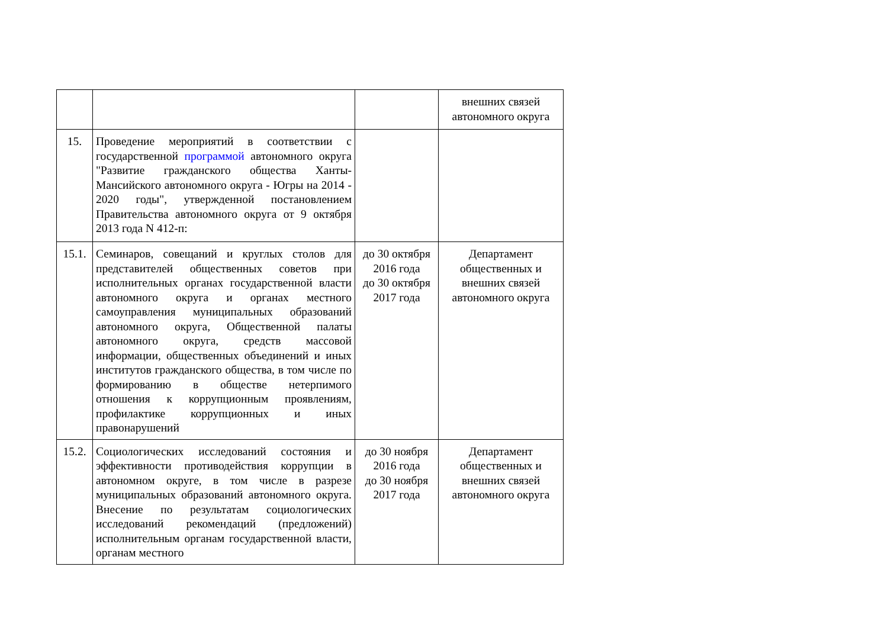| | | | внешних связей автономного округа |
| 15. | Проведение мероприятий в соответствии с государственной программой автономного округа "Развитие гражданского общества Ханты-Мансийского автономного округа - Югры на 2014 - 2020 годы", утвержденной постановлением Правительства автономного округа от 9 октября 2013 года N 412-п: | | |
| 15.1. | Семинаров, совещаний и круглых столов для представителей общественных советов при исполнительных органах государственной власти автономного округа и органах местного самоуправления муниципальных образований автономного округа, Общественной палаты автономного округа, средств массовой информации, общественных объединений и иных институтов гражданского общества, в том числе по формированию в обществе нетерпимого отношения к коррупционным проявлениям, профилактике коррупционных и иных правонарушений | до 30 октября 2016 года до 30 октября 2017 года | Департамент общественных и внешних связей автономного округа |
| 15.2. | Социологических исследований состояния и эффективности противодействия коррупции в автономном округе, в том числе в разрезе муниципальных образований автономного округа. Внесение по результатам социологических исследований рекомендаций (предложений) исполнительным органам государственной власти, органам местного | до 30 ноября 2016 года до 30 ноября 2017 года | Департамент общественных и внешних связей автономного округа |